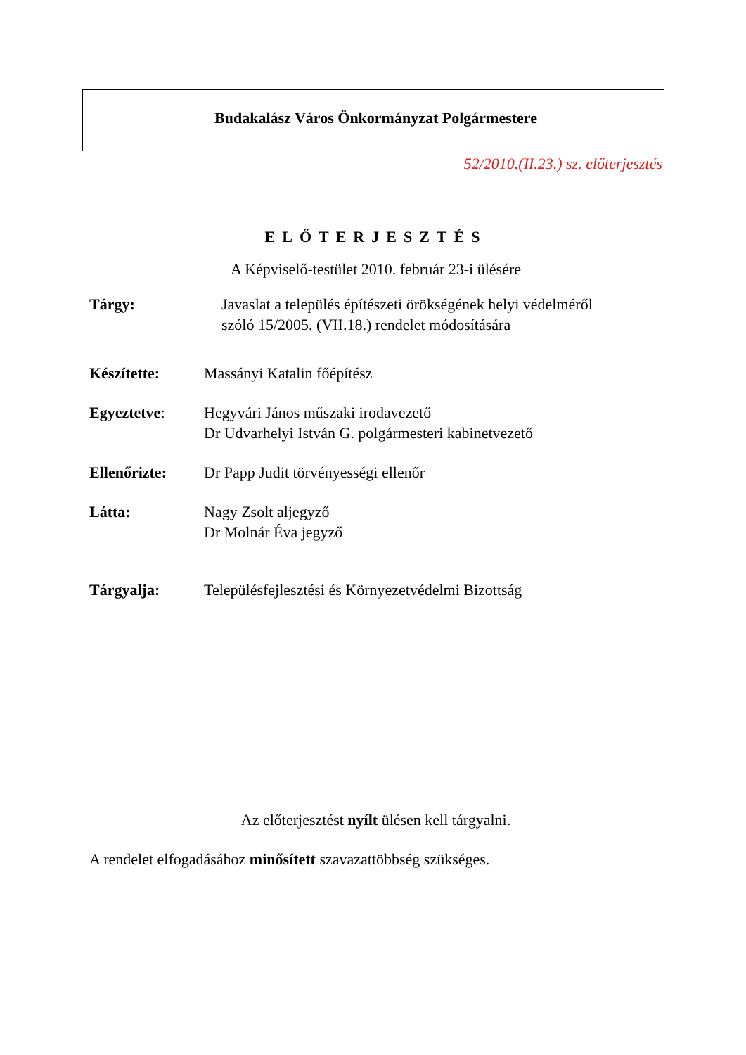Budakalász Város Önkormányzat Polgármestere
52/2010.(II.23.) sz. előterjesztés
ELŐTERJESZTÉS
A Képviselő-testület 2010. február 23-i ülésére
Tárgy: Javaslat a település építészeti örökségének helyi védelméről
szóló 15/2005. (VII.18.) rendelet módosítására
Készítette: Massányi Katalin főépítész
Egyeztetve: Hegyvári János műszaki irodavezető
Dr Udvarhelyi István G. polgármesteri kabinetvezető
Ellenőrizte: Dr Papp Judit törvényességi ellenőr
Látta: Nagy Zsolt aljegyző
Dr Molnár Éva jegyző
Tárgyalja: Településfejlesztési és Környezetvédelmi Bizottság
Az előterjesztést nyílt ülésen kell tárgyalni.
A rendelet elfogadásához minősített szavazattöbbség szükséges.